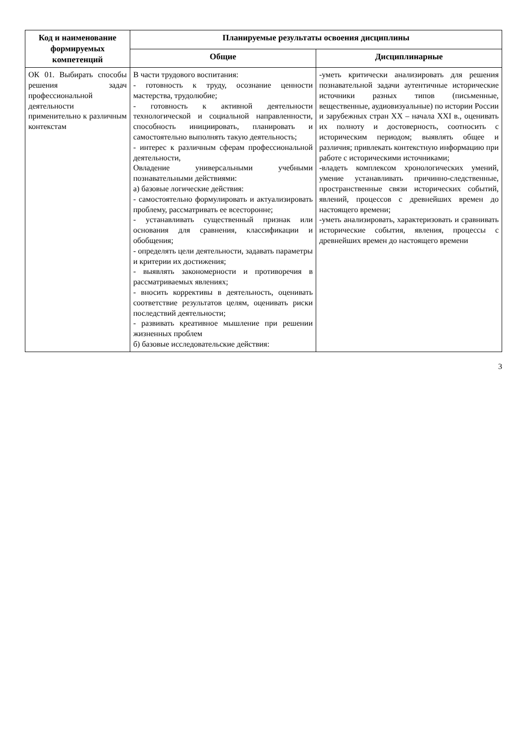| Код и наименование формируемых компетенций | Планируемые результаты освоения дисциплины | |
| --- | --- | --- |
| | Общие | Дисциплинарные |
| ОК 01. Выбирать способы решения задач профессиональной деятельности применительно к различным контекстам | В части трудового воспитания: - готовность к труду, осознание ценности мастерства, трудолюбие; - готовность к активной деятельности технологической и социальной направленности, способность инициировать, планировать и самостоятельно выполнять такую деятельность; - интерес к различным сферам профессиональной деятельности, Овладение универсальными учебными познавательными действиями: а) базовые логические действия: - самостоятельно формулировать и актуализировать проблему, рассматривать ее всесторонне; - устанавливать существенный признак или основания для сравнения, классификации и обобщения; - определять цели деятельности, задавать параметры и критерии их достижения; - выявлять закономерности и противоречия в рассматриваемых явлениях; - вносить коррективы в деятельность, оценивать соответствие результатов целям, оценивать риски последствий деятельности; - развивать креативное мышление при решении жизненных проблем б) базовые исследовательские действия: | -уметь критически анализировать для решения познавательной задачи аутентичные исторические источники разных типов (письменные, вещественные, аудиовизуальные) по истории России и зарубежных стран XX – начала XXI в., оценивать их полноту и достоверность, соотносить с историческим периодом; выявлять общее и различия; привлекать контекстную информацию при работе с историческими источниками; -владеть комплексом хронологических умений, умение устанавливать причинно-следственные, пространственные связи исторических событий, явлений, процессов с древнейших времен до настоящего времени; -уметь анализировать, характеризовать и сравнивать исторические события, явления, процессы с древнейших времен до настоящего времени |
3